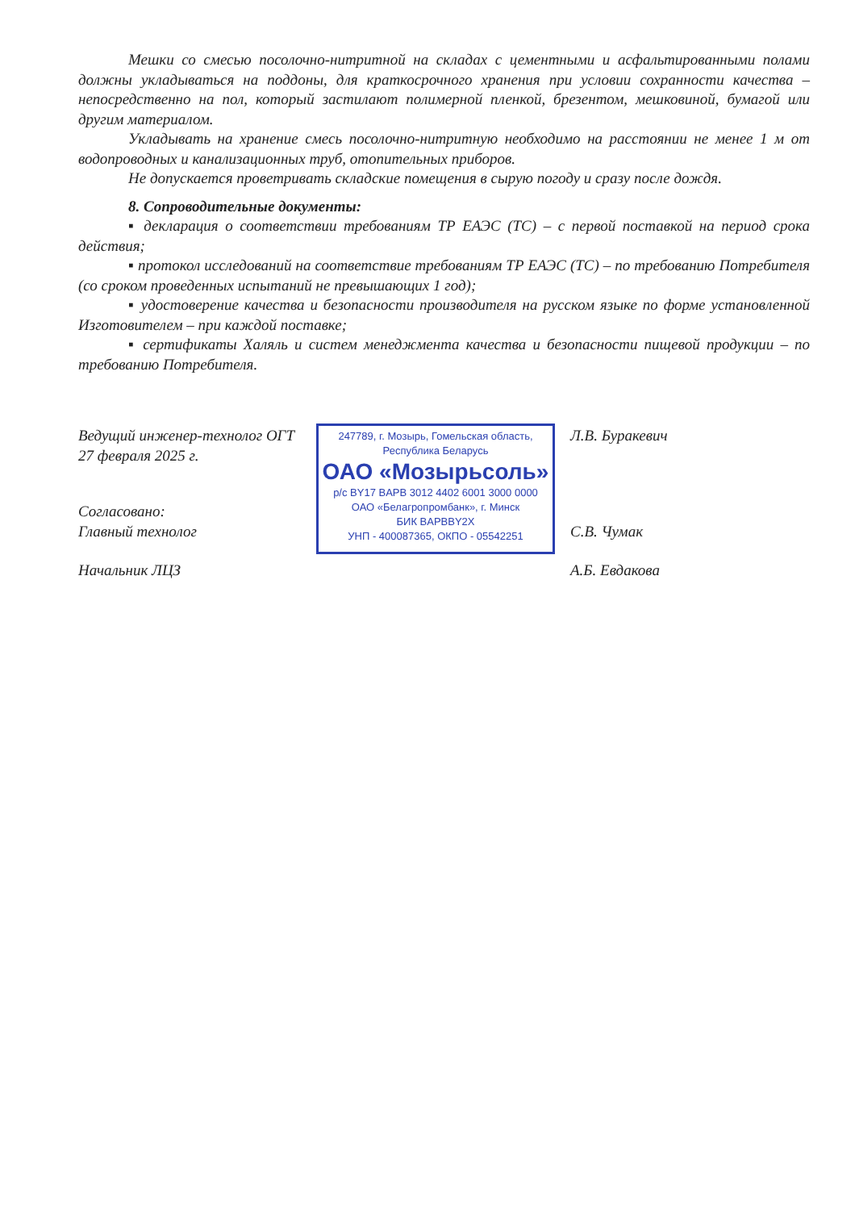Мешки со смесью посолочно-нитритной на складах с цементными и асфальтированными полами должны укладываться на поддоны, для краткосрочного хранения при условии сохранности качества – непосредственно на пол, который застилают полимерной пленкой, брезентом, мешковиной, бумагой или другим материалом.
Укладывать на хранение смесь посолочно-нитритную необходимо на расстоянии не менее 1 м от водопроводных и канализационных труб, отопительных приборов.
Не допускается проветривать складские помещения в сырую погоду и сразу после дождя.
8. Сопроводительные документы:
▪ декларация о соответствии требованиям ТР ЕАЭС (ТС) – с первой поставкой на период срока действия;
▪ протокол исследований на соответствие требованиям ТР ЕАЭС (ТС) – по требованию Потребителя (со сроком проведенных испытаний не превышающих 1 год);
▪ удостоверение качества и безопасности производителя на русском языке по форме установленной Изготовителем – при каждой поставке;
▪ сертификаты Халяль и систем менеджмента качества и безопасности пищевой продукции – по требованию Потребителя.
Ведущий инженер-технолог ОГТ Л.В. Буракевич
27 февраля 2025 г.
Согласовано:
Главный технолог С.В. Чумак
Начальник ЛЦЗ А.Б. Евдакова
247789, г. Мозырь, Гомельская область,
Республика Беларусь
ОАО «Мозырьсоль»
р/с BY17 BAPB 3012 4402 6001 3000 0000
ОАО «Белагропромбанк», г. Минск
БИК BAPBBY2X
УНП - 400087365, ОКПО - 05542251